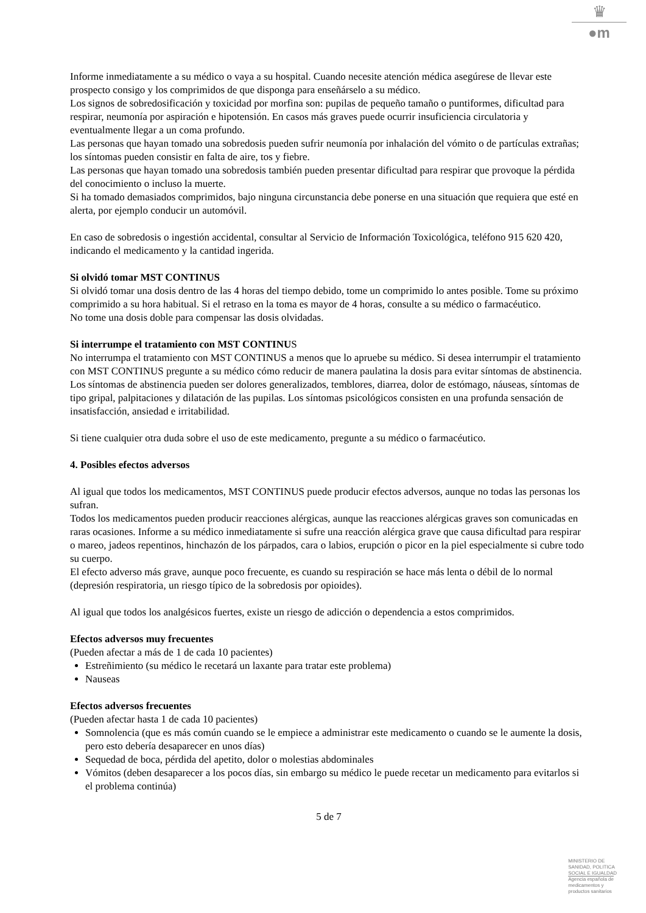♛
●m
Informe inmediatamente a su médico o vaya a su hospital. Cuando necesite atención médica asegúrese de llevar este prospecto consigo y los comprimidos de que disponga para enseñárselo a su médico.
Los signos de sobredosificación y toxicidad por morfina son: pupilas de pequeño tamaño o puntiformes, dificultad para respirar, neumonía por aspiración e hipotensión. En casos más graves puede ocurrir insuficiencia circulatoria y eventualmente llegar a un coma profundo.
Las personas que hayan tomado una sobredosis pueden sufrir neumonía por inhalación del vómito o de partículas extrañas; los síntomas pueden consistir en falta de aire, tos y fiebre.
Las personas que hayan tomado una sobredosis también pueden presentar dificultad para respirar que provoque la pérdida del conocimiento o incluso la muerte.
Si ha tomado demasiados comprimidos, bajo ninguna circunstancia debe ponerse en una situación que requiera que esté en alerta, por ejemplo conducir un automóvil.
En caso de sobredosis o ingestión accidental, consultar al Servicio de Información Toxicológica, teléfono 915 620 420, indicando el medicamento y la cantidad ingerida.
Si olvidó tomar MST CONTINUS
Si olvidó tomar una dosis dentro de las 4 horas del tiempo debido, tome un comprimido lo antes posible. Tome su próximo comprimido a su hora habitual. Si el retraso en la toma es mayor de 4 horas, consulte a su médico o farmacéutico.
No tome una dosis doble para compensar las dosis olvidadas.
Si interrumpe el tratamiento con MST CONTINUS
No interrumpa el tratamiento con MST CONTINUS a menos que lo apruebe su médico. Si desea interrumpir el tratamiento con MST CONTINUS pregunte a su médico cómo reducir de manera paulatina la dosis para evitar síntomas de abstinencia. Los síntomas de abstinencia pueden ser dolores generalizados, temblores, diarrea, dolor de estómago, náuseas, síntomas de tipo gripal, palpitaciones y dilatación de las pupilas. Los síntomas psicológicos consisten en una profunda sensación de insatisfacción, ansiedad e irritabilidad.
Si tiene cualquier otra duda sobre el uso de este medicamento, pregunte a su médico o farmacéutico.
4. Posibles efectos adversos
Al igual que todos los medicamentos, MST CONTINUS puede producir efectos adversos, aunque no todas las personas los sufran.
Todos los medicamentos pueden producir reacciones alérgicas, aunque las reacciones alérgicas graves son comunicadas en raras ocasiones. Informe a su médico inmediatamente si sufre una reacción alérgica grave que causa dificultad para respirar o mareo, jadeos repentinos, hinchazón de los párpados, cara o labios, erupción o picor en la piel especialmente si cubre todo su cuerpo.
El efecto adverso más grave, aunque poco frecuente, es cuando su respiración se hace más lenta o débil de lo normal (depresión respiratoria, un riesgo típico de la sobredosis por opioides).
Al igual que todos los analgésicos fuertes, existe un riesgo de adicción o dependencia a estos comprimidos.
Efectos adversos muy frecuentes
(Pueden afectar a más de 1 de cada 10 pacientes)
Estreñimiento (su médico le recetará un laxante para tratar este problema)
Nauseas
Efectos adversos frecuentes
(Pueden afectar hasta 1 de cada 10 pacientes)
Somnolencia (que es más común cuando se le empiece a administrar este medicamento o cuando se le aumente la dosis, pero esto debería desaparecer en unos días)
Sequedad de boca, pérdida del apetito, dolor o molestias abdominales
Vómitos (deben desaparecer a los pocos días, sin embargo su médico le puede recetar un medicamento para evitarlos si el problema continúa)
5 de 7
MINISTERIO DE
SANIDAD, POLITICA
SOCIAL E IGUALDAD
Agencia española de
medicamentos y
productos sanitarios